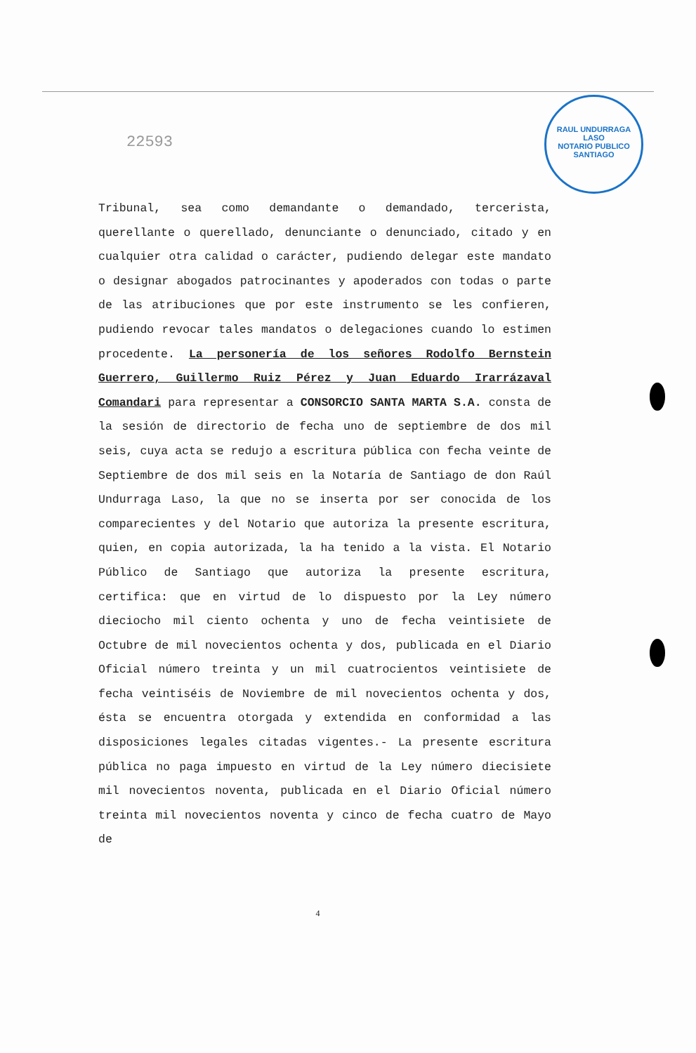RAUL UNDURRAGA LASO
NOTARIO PUBLICO
SANTIAGO
22593
Tribunal, sea como demandante o demandado, tercerista, querellante o querellado, denunciante o denunciado, citado y en cualquier otra calidad o carácter, pudiendo delegar este mandato o designar abogados patrocinantes y apoderados con todas o parte de las atribuciones que por este instrumento se les confieren, pudiendo revocar tales mandatos o delegaciones cuando lo estimen procedente. La personería de los señores Rodolfo Bernstein Guerrero, Guillermo Ruiz Pérez y Juan Eduardo Irarrázaval Comandari para representar a CONSORCIO SANTA MARTA S.A. consta de la sesión de directorio de fecha uno de septiembre de dos mil seis, cuya acta se redujo a escritura pública con fecha veinte de Septiembre de dos mil seis en la Notaría de Santiago de don Raúl Undurraga Laso, la que no se inserta por ser conocida de los comparecientes y del Notario que autoriza la presente escritura, quien, en copia autorizada, la ha tenido a la vista. El Notario Público de Santiago que autoriza la presente escritura, certifica: que en virtud de lo dispuesto por la Ley número dieciocho mil ciento ochenta y uno de fecha veintisiete de Octubre de mil novecientos ochenta y dos, publicada en el Diario Oficial número treinta y un mil cuatrocientos veintisiete de fecha veintiséis de Noviembre de mil novecientos ochenta y dos, ésta se encuentra otorgada y extendida en conformidad a las disposiciones legales citadas vigentes.- La presente escritura pública no paga impuesto en virtud de la Ley número diecisiete mil novecientos noventa, publicada en el Diario Oficial número treinta mil novecientos noventa y cinco de fecha cuatro de Mayo de
4